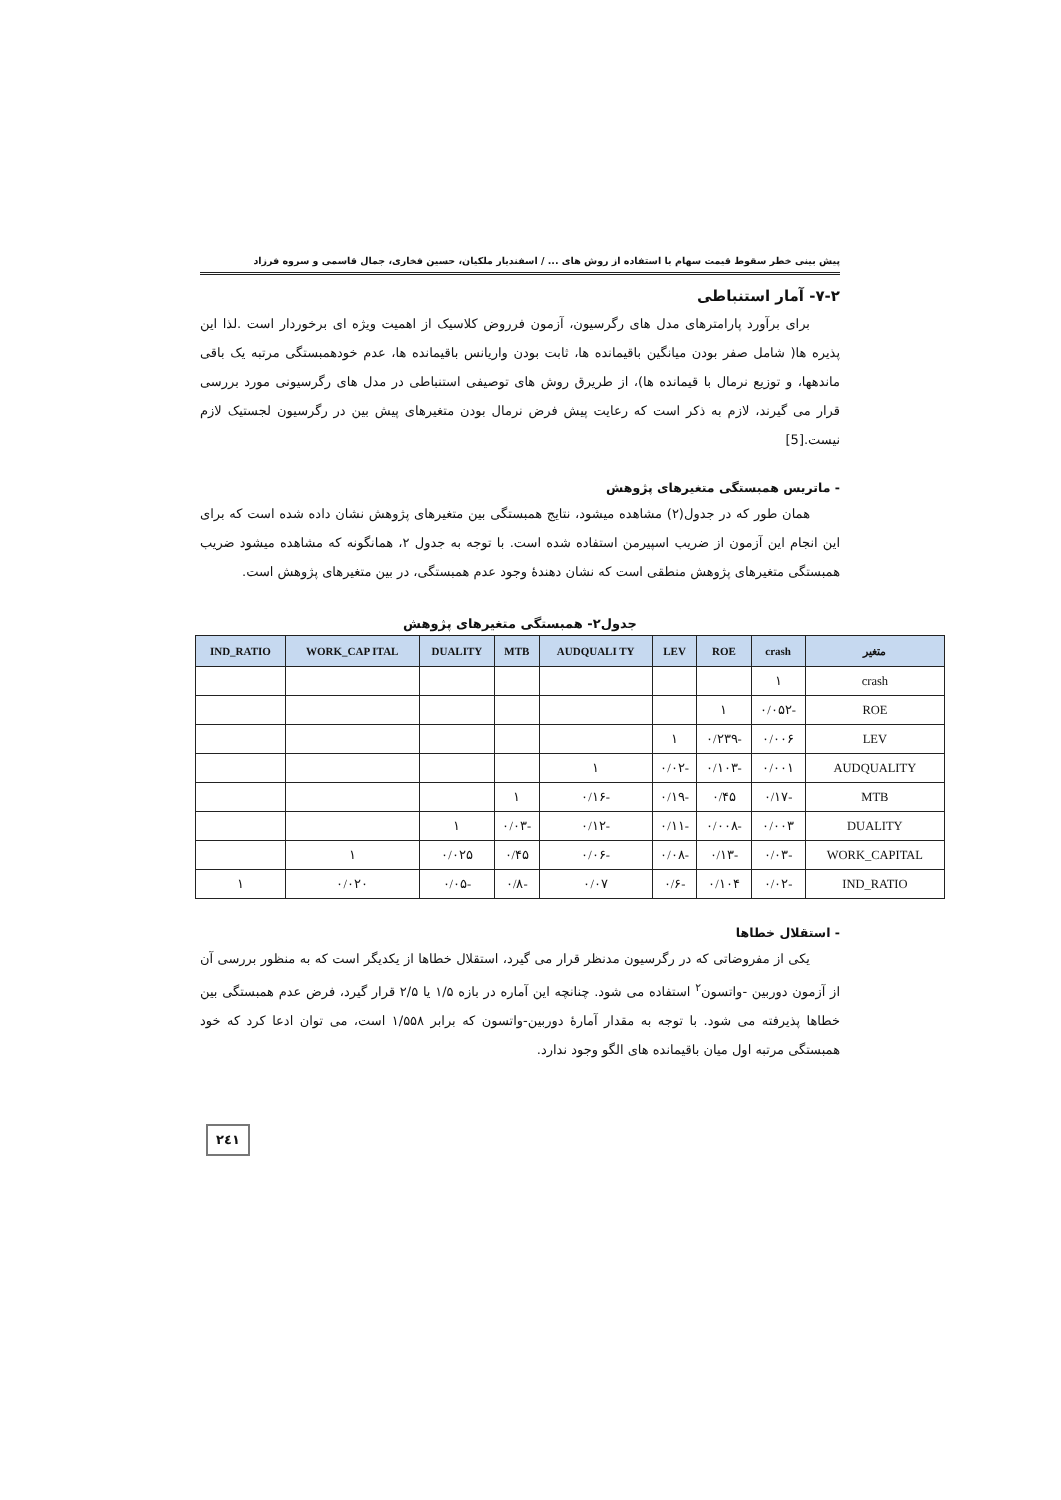پیش بینی خطر سقوط قیمت سهام با استفاده از روش های ... / اسفندیار ملکیان، حسین فخاری، جمال قاسمی و سروه فرزاد
۷-۲- آمار استنباطی
برای برآورد پارامترهای مدل های رگرسیون، آزمون فرروض کلاسیک از اهمیت ویژه ای برخوردار است .لذا این پذیره ها( شامل صفر بودن میانگین باقیمانده ها، ثابت بودن واریانس باقیمانده ها، عدم خودهمبستگی مرتبه یک باقی ماندهها، و توزیع نرمال با قیمانده ها)، از طریرق روش های توصیفی استنباطی در مدل های رگرسیونی مورد بررسی قرار می گیرند، لازم به ذکر است که رعایت پیش فرض نرمال بودن متغیرهای پیش بین در رگرسیون لجستیک لازم نیست.[5]
- ماتریس همبستگی متغیرهای پژوهش
همان طور که در جدول(۲) مشاهده میشود، نتایج همبستگی بین متغیرهای پژوهش نشان داده شده است که برای این انجام این آزمون از ضریب اسپیرمن استفاده شده است. با توجه به جدول ۲، همانگونه که مشاهده میشود ضریب همبستگی متغیرهای پژوهش منطقی است که نشان دهندهٔ وجود عدم همبستگی، در بین متغیرهای پژوهش است.
جدول۲- همبستگی متغیرهای پژوهش
| متغیر | crash | ROE | LEV | AUDQUALI TY | MTB | DUALITY | WORK_CAP ITAL | IND_RATIO |
| --- | --- | --- | --- | --- | --- | --- | --- | --- |
| crash | ۱ | | | | | | | |
| ROE | -۰/۰۵۲ | ۱ | | | | | | |
| LEV | ۰/۰۰۶ | -۰/۲۳۹ | ۱ | | | | | |
| AUDQUALITY | ۰/۰۰۱ | -۰/۱۰۳ | -۰/۰۲ | ۱ | | | | |
| MTB | -۰/۱۷ | ۰/۴۵ | -۰/۱۹ | -۰/۱۶ | ۱ | | | |
| DUALITY | ۰/۰۰۳ | -۰/۰۰۸ | -۰/۱۱ | -۰/۱۲ | -۰/۰۳ | ۱ | | |
| WORK_CAPITAL | -۰/۰۳ | -۰/۱۳ | -۰/۰۸ | -۰/۰۶ | ۰/۴۵ | ۰/۰۲۵ | ۱ | |
| IND_RATIO | -۰/۰۲ | ۰/۱۰۴ | -۰/۶ | ۰/۰۷ | -۰/۸ | -۰/۰۵ | ۰/۰۲۰ | ۱ |
- استقلال خطاها
یکی از مفروضاتی که در رگرسیون مدنظر قرار می گیرد، استقلال خطاها از یکدیگر است که به منظور بررسی آن از آزمون دوربین -واتسون<sup>۲</sup> استفاده می شود. چنانچه این آماره در بازه ۱/۵ یا ۲/۵ قرار گیرد، فرض عدم همبستگی بین خطاها پذیرفته می شود. با توجه به مقدار آمارهٔ دوربین-واتسون که برابر ۱/۵۵۸ است، می توان ادعا کرد که خود همبستگی مرتبه اول میان باقیمانده های الگو وجود ندارد.
۲٤۱